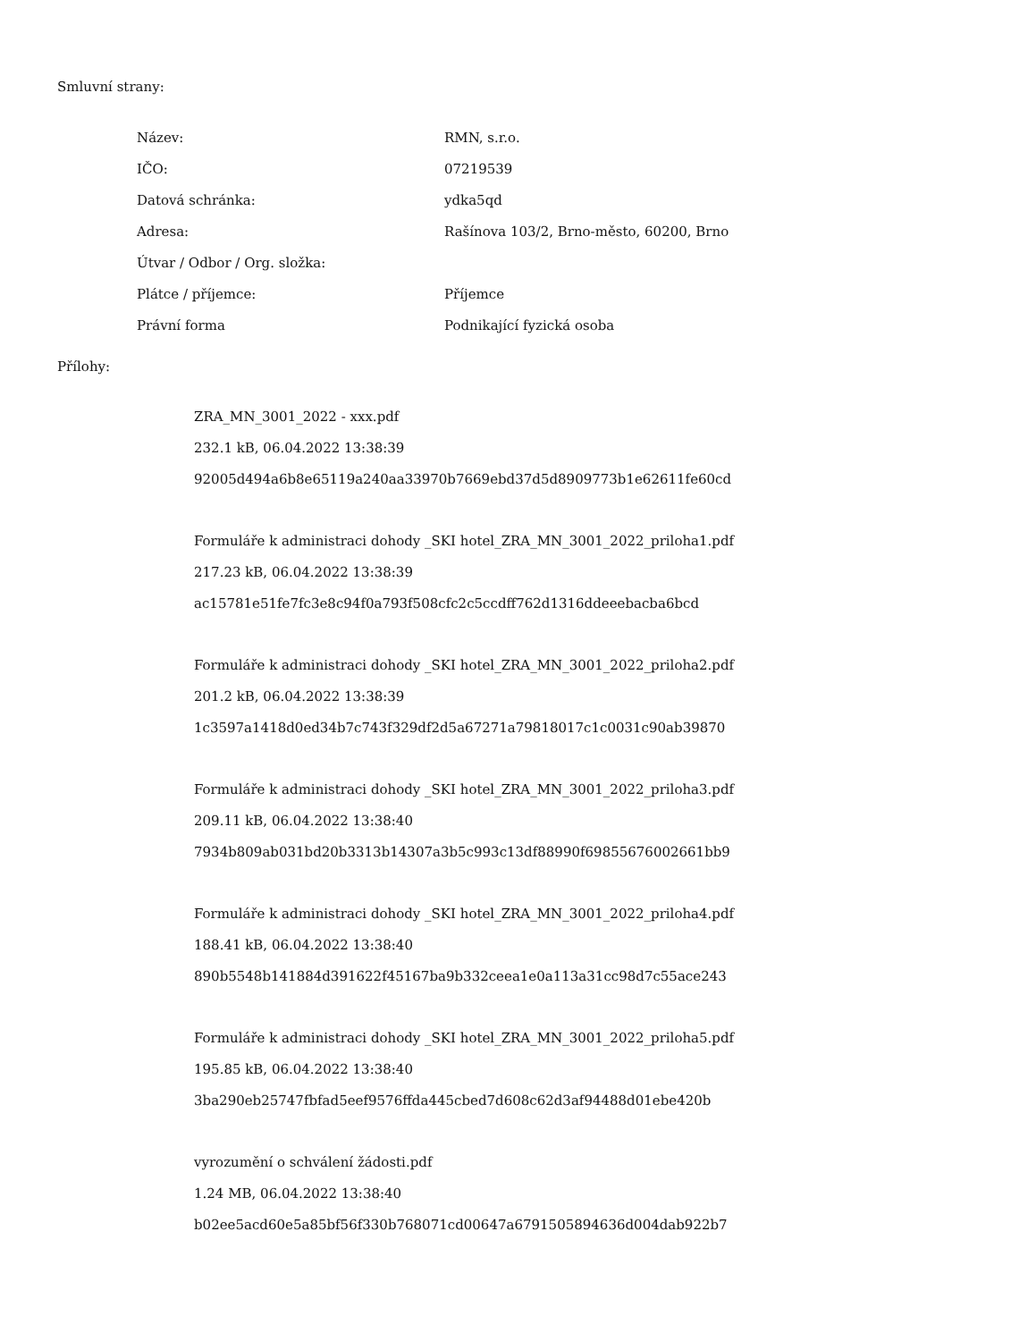Smluvní strany:
| Název: | RMN, s.r.o. |
| IČO: | 07219539 |
| Datová schránka: | ydka5qd |
| Adresa: | Rašínova 103/2, Brno-město, 60200, Brno |
| Útvar / Odbor / Org. složka: | |
| Plátce / příjemce: | Příjemce |
| Právní forma | Podnikající fyzická osoba |
Přílohy:
ZRA_MN_3001_2022 - xxx.pdf
232.1 kB, 06.04.2022 13:38:39
92005d494a6b8e65119a240aa33970b7669ebd37d5d8909773b1e62611fe60cd
Formuláře k administraci dohody _SKI hotel_ZRA_MN_3001_2022_priloha1.pdf
217.23 kB, 06.04.2022 13:38:39
ac15781e51fe7fc3e8c94f0a793f508cfc2c5ccdff762d1316ddeeebacba6bcd
Formuláře k administraci dohody _SKI hotel_ZRA_MN_3001_2022_priloha2.pdf
201.2 kB, 06.04.2022 13:38:39
1c3597a1418d0ed34b7c743f329df2d5a67271a79818017c1c0031c90ab39870
Formuláře k administraci dohody _SKI hotel_ZRA_MN_3001_2022_priloha3.pdf
209.11 kB, 06.04.2022 13:38:40
7934b809ab031bd20b3313b14307a3b5c993c13df88990f69855676002661bb9
Formuláře k administraci dohody _SKI hotel_ZRA_MN_3001_2022_priloha4.pdf
188.41 kB, 06.04.2022 13:38:40
890b5548b141884d391622f45167ba9b332ceea1e0a113a31cc98d7c55ace243
Formuláře k administraci dohody _SKI hotel_ZRA_MN_3001_2022_priloha5.pdf
195.85 kB, 06.04.2022 13:38:40
3ba290eb25747fbfad5eef9576ffda445cbed7d608c62d3af94488d01ebe420b
vyrozumění o schválení žádosti.pdf
1.24 MB, 06.04.2022 13:38:40
b02ee5acd60e5a85bf56f330b768071cd00647a6791505894636d004dab922b7